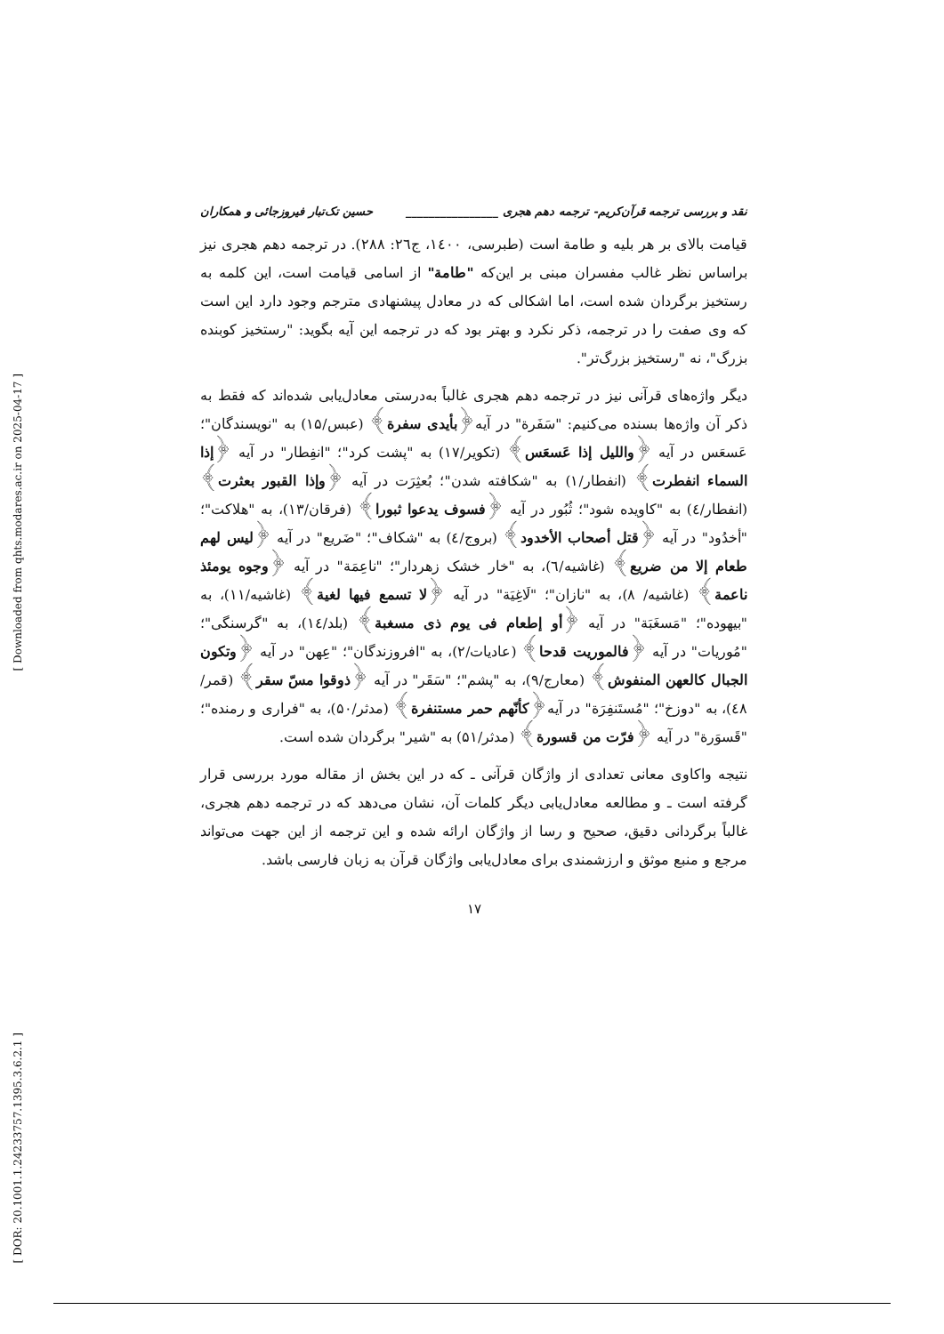[ Downloaded from qhts.modares.ac.ir on 2025-04-17 ]
[ DOR: 20.1001.1.24233757.1395.3.6.2.1 ]
نقد و بررسی ترجمه قرآن‌کریم- ترجمه دهم هجری ________________ حسین تک‌تبار فیروزجائی و همکاران
قیامت بالای بر هر بلیه و طامة است (طبرسی، ۱٤۰۰، ج۲٦: ۲۸۸). در ترجمه دهم هجری نیز براساس نظر غالب مفسران مبنی بر این‌که "طامة" از اسامی قیامت است، این کلمه به رستخیز برگردان شده است، اما اشکالی که در معادل پیشنهادی مترجم وجود دارد این است که وی صفت را در ترجمه، ذکر نکرد و بهتر بود که در ترجمه این آیه بگوید: "رستخیز کوبنده بزرگ"، نه "رستخیز بزرگ‌تر".
دیگر واژه‌های قرآنی نیز در ترجمه دهم هجری غالباً به‌درستی معادل‌یابی شده‌اند که فقط به ذکر آن واژه‌ها بسنده می‌کنیم: "سَفَرة" در آیه﴿بأیدی سفرة﴾ (عبس/۱۵) به "نویسندگان"؛ عَسعَس در آیه ﴿واللیل إذا عَسعَس﴾ (تکویر/۱۷) به "پشت کرد"؛ "انفِطار" در آیه ﴿إذا السماء انفطرت﴾ (انفطار/۱) به "شکافته شدن"؛ بُعثِرَت در آیه ﴿وإذا القبور بعثرت﴾ (انفطار/٤) به "کاویده شود"؛ ثُبُور در آیه ﴿فسوف یدعوا ثبورا﴾ (فرقان/۱۳)، به "هلاکت"؛ "أخدُود" در آیه ﴿قتل أصحاب الأخدود﴾ (بروج/٤) به "شکاف"؛ "ضَریع" در آیه ﴿لیس لهم طعام إلا من ضریع﴾ (غاشیه/٦)، به "خار خشک زهردار"؛ "ناعِمَة" در آیه ﴿وجوه یومئذ ناعمة﴾ (غاشیه/ ۸)، به "نازان"؛ "لَاغِیَة" در آیه ﴿لا تسمع فیها لغیة﴾ (غاشیه/۱۱)، به "بیهوده"؛ "مَسغَبَة" در آیه ﴿أو إطعام فی یوم ذی مسغبة﴾ (بلد/۱٤)، به "گرسنگی"؛ "مُوریات" در آیه ﴿فالموریت قدحا﴾ (عادیات/۲)، به "افروزندگان"؛ "عِهن" در آیه ﴿وتکون الجبال کالعهن المنفوش﴾ (معارج/۹)، به "پشم"؛ "سَقَر" در آیه ﴿ذوقوا مسّ سقر﴾ (قمر/٤۸)، به "دوزخ"؛ "مُستَنفِرَة" در آیه﴿کأنّهم حمر مستنفرة﴾ (مدثر/۵۰)، به "فراری و رمنده"؛ "قَسوَرة" در آیه ﴿فرّت من قسورة﴾ (مدثر/۵۱) به "شیر" برگردان شده است.
نتیجه واکاوی معانی تعدادی از واژگان قرآنی ـ که در این بخش از مقاله مورد بررسی قرار گرفته است ـ و مطالعه معادل‌یابی دیگر کلمات آن، نشان می‌دهد که در ترجمه دهم هجری، غالباً برگردانی دقیق، صحیح و رسا از واژگان ارائه شده و این ترجمه از این جهت می‌تواند مرجع و منبع موثق و ارزشمندی برای معادل‌یابی واژگان قرآن به زبان فارسی باشد.
۱۷